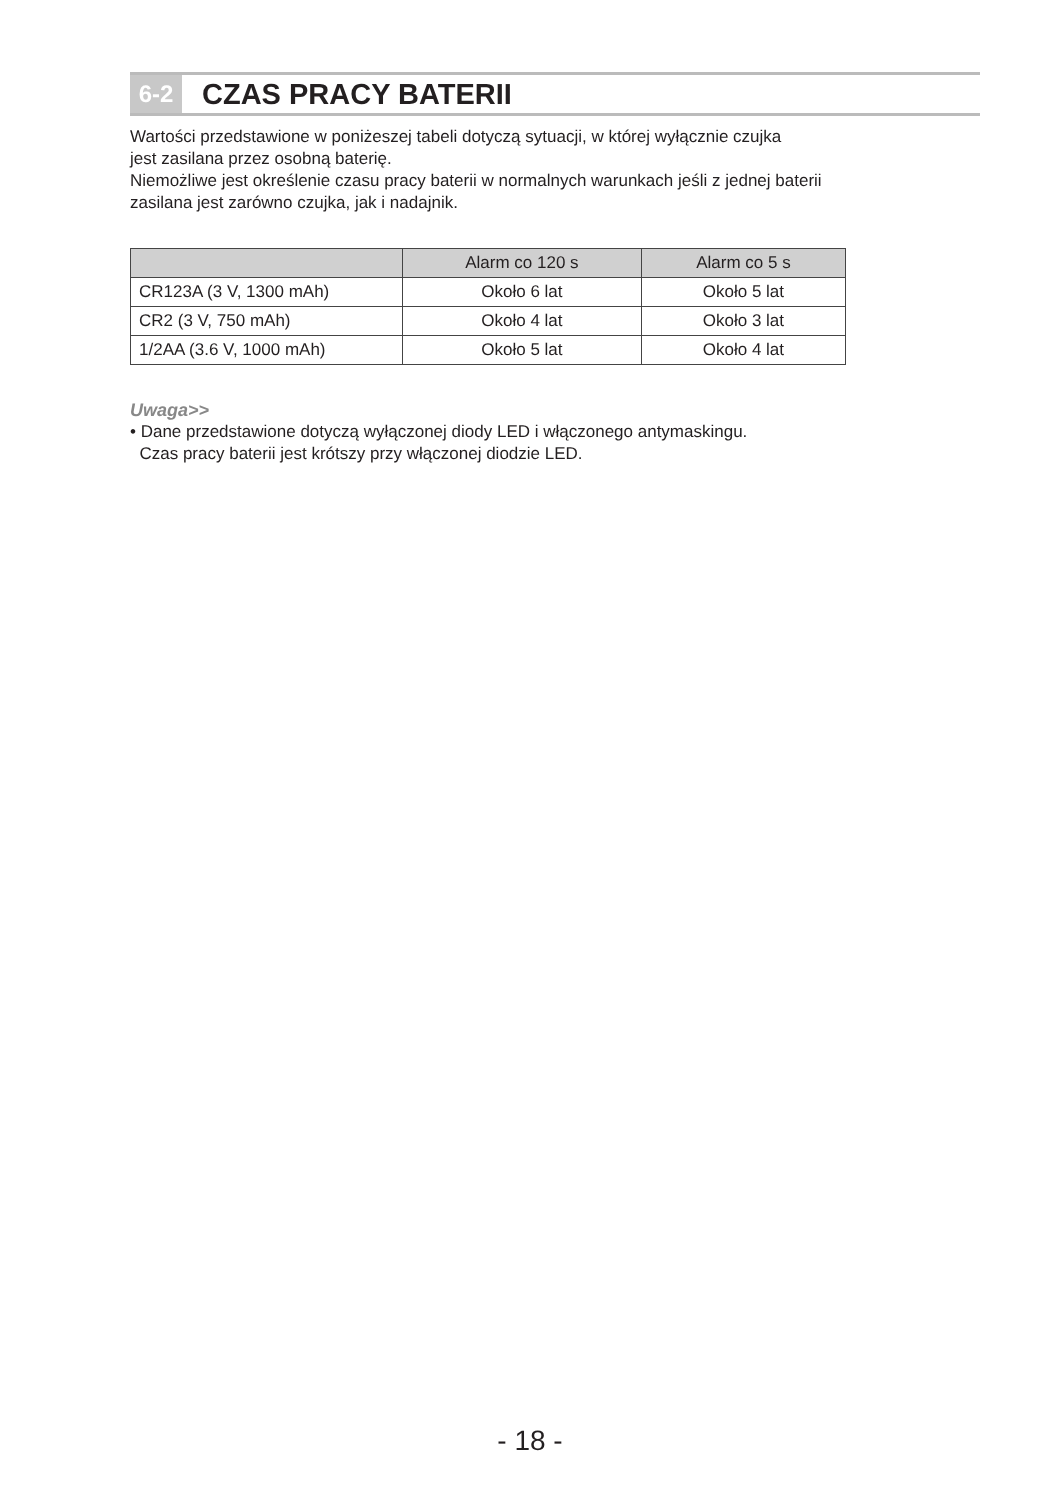6-2
CZAS PRACY BATERII
Wartości przedstawione w poniżeszej tabeli dotyczą sytuacji, w której wyłącznie czujka
jest zasilana przez osobną baterię.
Niemożliwe jest określenie czasu pracy baterii w normalnych warunkach jeśli z jednej baterii
zasilana jest zarówno czujka, jak i nadajnik.
| | Alarm co 120 s | Alarm co 5 s |
| --- | --- | --- |
| CR123A (3 V, 1300 mAh) | Około 6 lat | Około 5 lat |
| CR2 (3 V, 750 mAh) | Około 4 lat | Około 3 lat |
| 1/2AA (3.6 V, 1000 mAh) | Około 5 lat | Około 4 lat |
Uwaga>>
• Dane przedstawione dotyczą wyłączonej diody LED i włączonego antymaskingu.
Czas pracy baterii jest krótszy przy włączonej diodzie LED.
- 18 -